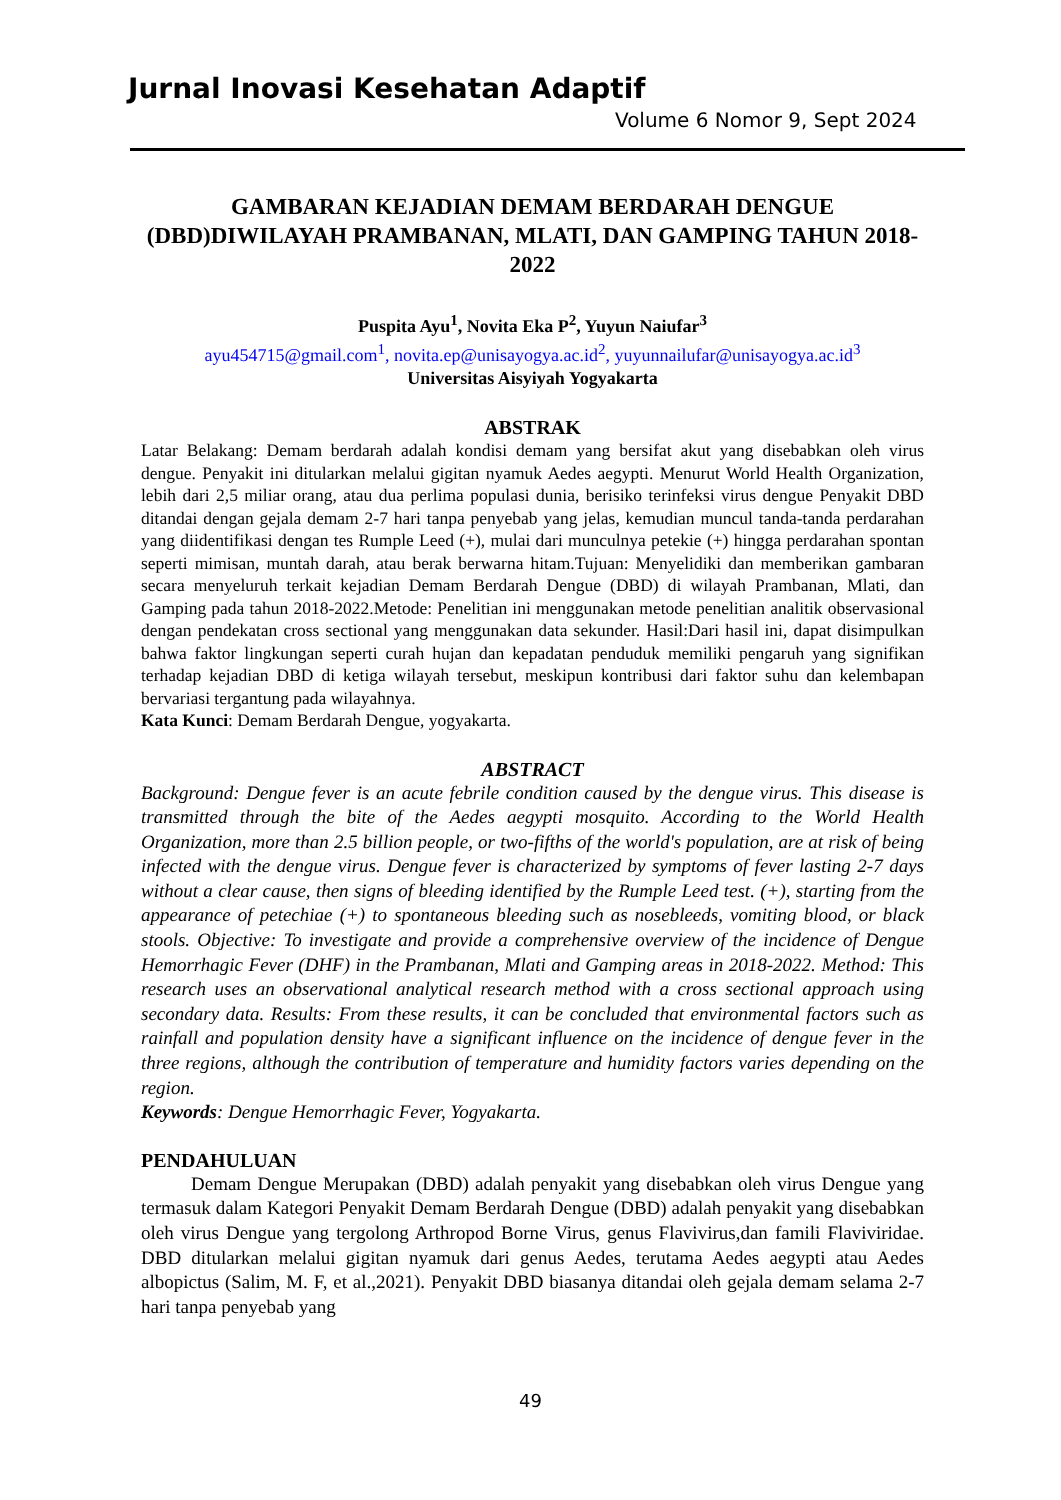Jurnal Inovasi Kesehatan Adaptif
Volume 6 Nomor 9, Sept 2024
GAMBARAN KEJADIAN DEMAM BERDARAH DENGUE (DBD)DIWILAYAH PRAMBANAN, MLATI, DAN GAMPING TAHUN 2018-2022
Puspita Ayu<sup>1</sup>, Novita Eka P<sup>2</sup>, Yuyun Naiufar<sup>3</sup>
ayu454715@gmail.com<sup>1</sup>, novita.ep@unisayogya.ac.id<sup>2</sup>, yuyunnailufar@unisayogya.ac.id<sup>3</sup>
Universitas Aisyiyah Yogyakarta
ABSTRAK
Latar Belakang: Demam berdarah adalah kondisi demam yang bersifat akut yang disebabkan oleh virus dengue. Penyakit ini ditularkan melalui gigitan nyamuk Aedes aegypti. Menurut World Health Organization, lebih dari 2,5 miliar orang, atau dua perlima populasi dunia, berisiko terinfeksi virus dengue Penyakit DBD ditandai dengan gejala demam 2-7 hari tanpa penyebab yang jelas, kemudian muncul tanda-tanda perdarahan yang diidentifikasi dengan tes Rumple Leed (+), mulai dari munculnya petekie (+) hingga perdarahan spontan seperti mimisan, muntah darah, atau berak berwarna hitam.Tujuan: Menyelidiki dan memberikan gambaran secara menyeluruh terkait kejadian Demam Berdarah Dengue (DBD) di wilayah Prambanan, Mlati, dan Gamping pada tahun 2018-2022.Metode: Penelitian ini menggunakan metode penelitian analitik observasional dengan pendekatan cross sectional yang menggunakan data sekunder. Hasil:Dari hasil ini, dapat disimpulkan bahwa faktor lingkungan seperti curah hujan dan kepadatan penduduk memiliki pengaruh yang signifikan terhadap kejadian DBD di ketiga wilayah tersebut, meskipun kontribusi dari faktor suhu dan kelembapan bervariasi tergantung pada wilayahnya.
Kata Kunci: Demam Berdarah Dengue, yogyakarta.
ABSTRACT
Background: Dengue fever is an acute febrile condition caused by the dengue virus. This disease is transmitted through the bite of the Aedes aegypti mosquito. According to the World Health Organization, more than 2.5 billion people, or two-fifths of the world's population, are at risk of being infected with the dengue virus. Dengue fever is characterized by symptoms of fever lasting 2-7 days without a clear cause, then signs of bleeding identified by the Rumple Leed test. (+), starting from the appearance of petechiae (+) to spontaneous bleeding such as nosebleeds, vomiting blood, or black stools. Objective: To investigate and provide a comprehensive overview of the incidence of Dengue Hemorrhagic Fever (DHF) in the Prambanan, Mlati and Gamping areas in 2018-2022. Method: This research uses an observational analytical research method with a cross sectional approach using secondary data. Results: From these results, it can be concluded that environmental factors such as rainfall and population density have a significant influence on the incidence of dengue fever in the three regions, although the contribution of temperature and humidity factors varies depending on the region.
Keywords: Dengue Hemorrhagic Fever, Yogyakarta.
PENDAHULUAN
Demam Dengue Merupakan (DBD) adalah penyakit yang disebabkan oleh virus Dengue yang termasuk dalam Kategori Penyakit Demam Berdarah Dengue (DBD) adalah penyakit yang disebabkan oleh virus Dengue yang tergolong Arthropod Borne Virus, genus Flavivirus,dan famili Flaviviridae. DBD ditularkan melalui gigitan nyamuk dari genus Aedes, terutama Aedes aegypti atau Aedes albopictus (Salim, M. F, et al.,2021). Penyakit DBD biasanya ditandai oleh gejala demam selama 2-7 hari tanpa penyebab yang
49